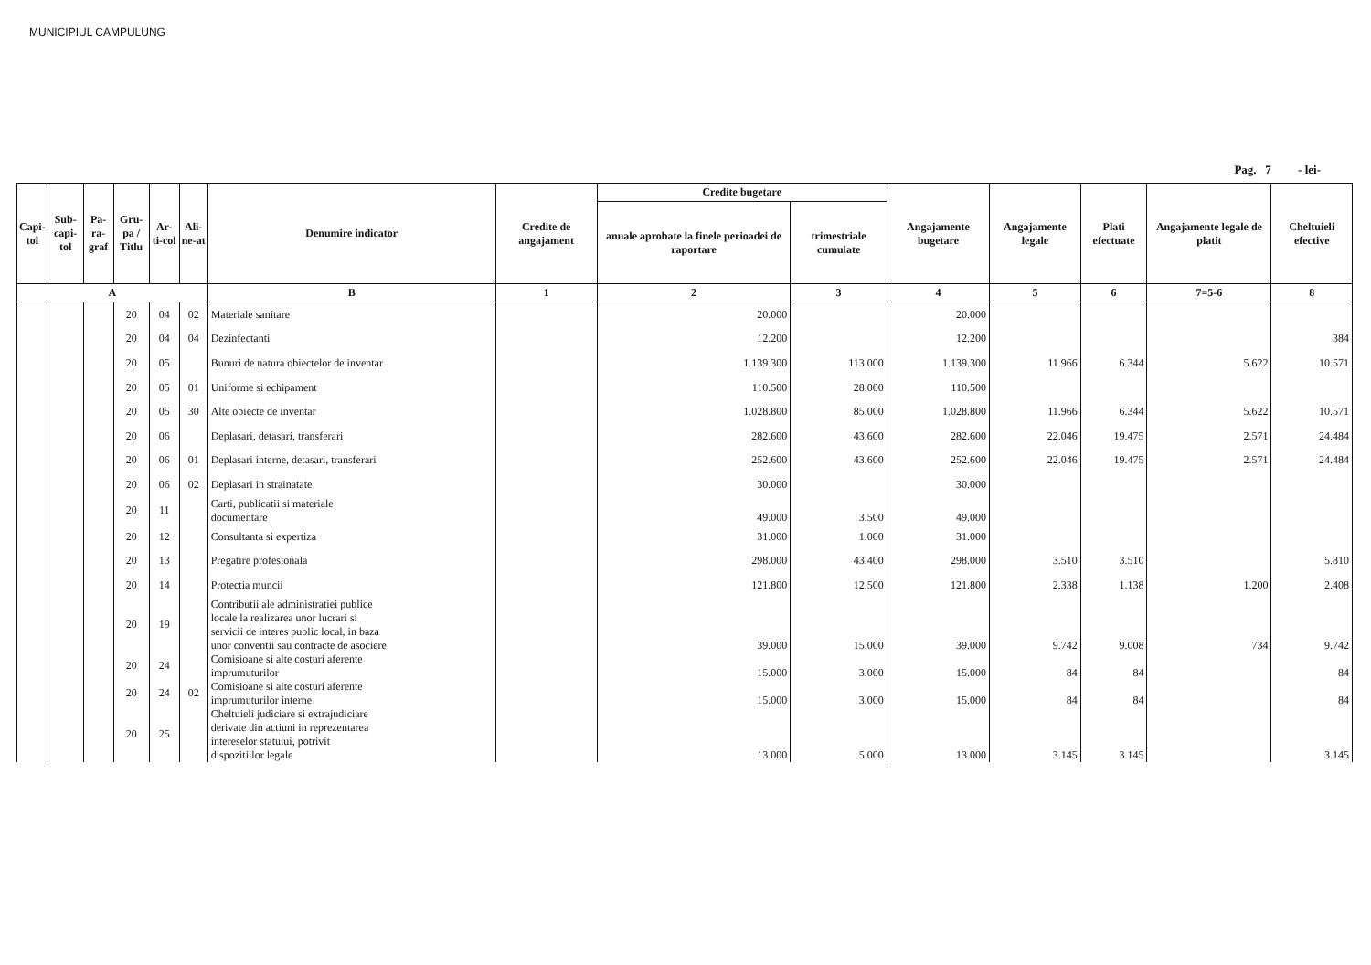MUNICIPIUL CAMPULUNG
Pag. 7 - lei-
| Capi-tol | Sub-capi-tol | Pa-ra-graf | Gru-pa / Titlu | Ar-ti-col | Ali-ne-at | Denumire indicator | Credite de angajament | Credite bugetare | | Angajamente bugetare | Angajamente legale | Plati efectuate | Angajamente legale de platit | Cheltuieli efective |
| --- | --- | --- | --- | --- | --- | --- | --- | --- | --- | --- | --- | --- | --- | --- |
| | | | | | | | | anuale aprobate la finele perioadei de raportare | trimestriale cumulate | | | | | |
| A | | | | | | B | 1 | 2 | 3 | 4 | 5 | 6 | 7=5-6 | 8 |
| | | | 20 | 04 | 02 | Materiale sanitare | | 20.000 | | 20.000 | | | | |
| | | | 20 | 04 | 04 | Dezinfectanti | | 12.200 | | 12.200 | | | | 384 |
| | | | 20 | 05 | | Bunuri de natura obiectelor de inventar | | 1.139.300 | 113.000 | 1.139.300 | 11.966 | 6.344 | 5.622 | 10.571 |
| | | | 20 | 05 | 01 | Uniforme si echipament | | 110.500 | 28.000 | 110.500 | | | | |
| | | | 20 | 05 | 30 | Alte obiecte de inventar | | 1.028.800 | 85.000 | 1.028.800 | 11.966 | 6.344 | 5.622 | 10.571 |
| | | | 20 | 06 | | Deplasari, detasari, transferari | | 282.600 | 43.600 | 282.600 | 22.046 | 19.475 | 2.571 | 24.484 |
| | | | 20 | 06 | 01 | Deplasari interne, detasari, transferari | | 252.600 | 43.600 | 252.600 | 22.046 | 19.475 | 2.571 | 24.484 |
| | | | 20 | 06 | 02 | Deplasari in strainatate | | 30.000 | | 30.000 | | | | |
| | | | 20 | 11 | | Carti, publicatii si materiale documentare | | 49.000 | 3.500 | 49.000 | | | | |
| | | | 20 | 12 | | Consultanta si expertiza | | 31.000 | 1.000 | 31.000 | | | | |
| | | | 20 | 13 | | Pregatire profesionala | | 298.000 | 43.400 | 298.000 | 3.510 | 3.510 | | 5.810 |
| | | | 20 | 14 | | Protectia muncii | | 121.800 | 12.500 | 121.800 | 2.338 | 1.138 | 1.200 | 2.408 |
| | | | 20 | 19 | | Contributii ale administratiei publice locale la realizarea unor lucrari si servicii de interes public local, in baza unor conventii sau contracte de asociere | | 39.000 | 15.000 | 39.000 | 9.742 | 9.008 | 734 | 9.742 |
| | | | 20 | 24 | | Comisioane si alte costuri aferente imprumuturilor | | 15.000 | 3.000 | 15.000 | 84 | 84 | | 84 |
| | | | 20 | 24 | 02 | Comisioane si alte costuri aferente imprumuturilor interne | | 15.000 | 3.000 | 15.000 | 84 | 84 | | 84 |
| | | | 20 | 25 | | Cheltuieli judiciare si extrajudiciare derivate din actiuni in reprezentarea intereselor statului, potrivit dispozitiilor legale | | 13.000 | 5.000 | 13.000 | 3.145 | 3.145 | | 3.145 |